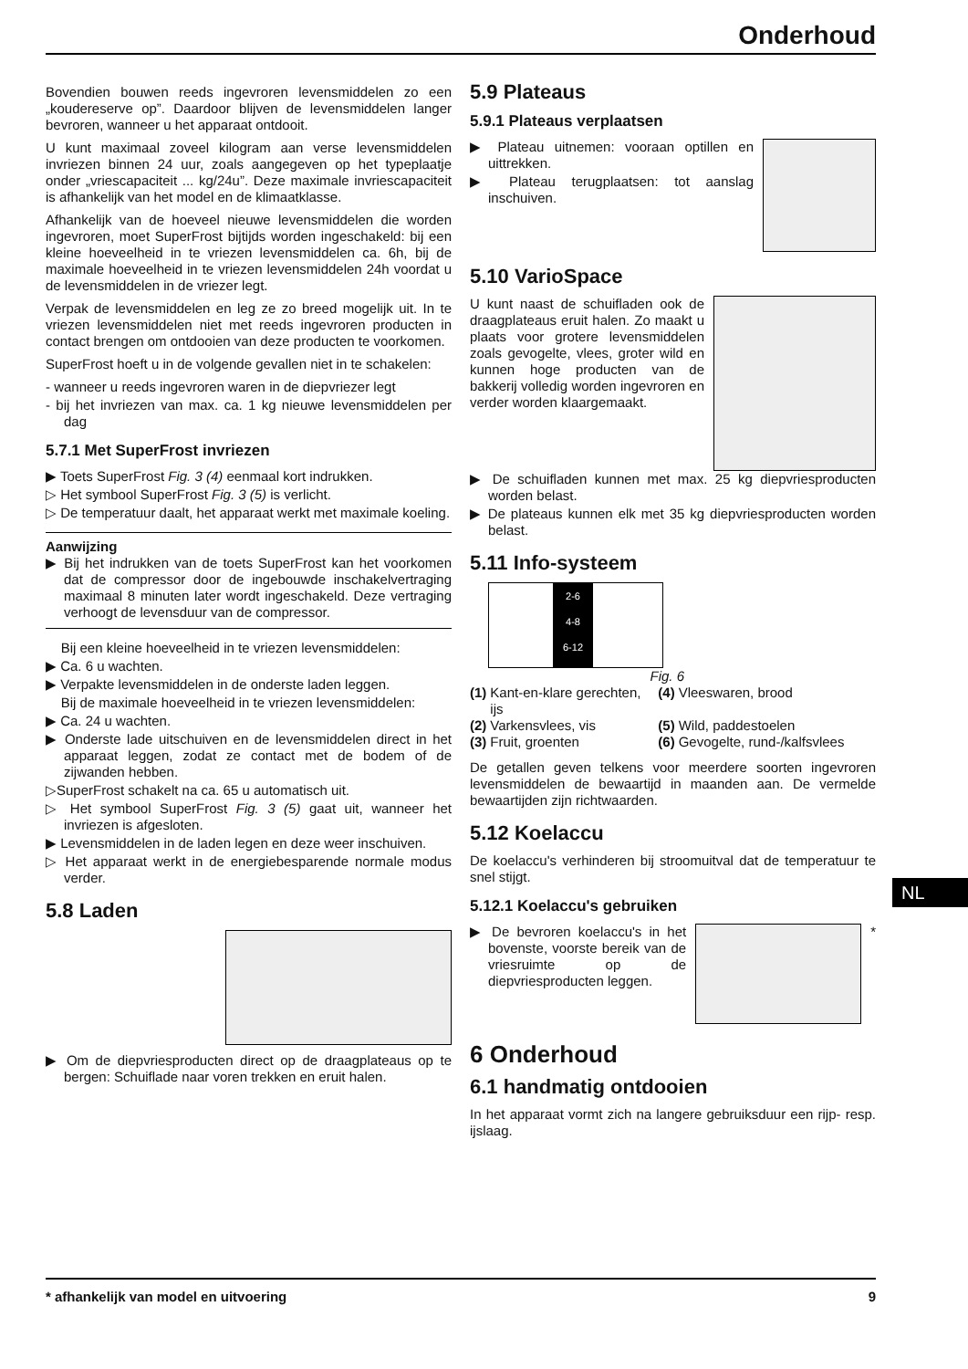Onderhoud
Bovendien bouwen reeds ingevroren levensmiddelen zo een „koudereserve op”. Daardoor blijven de levensmiddelen langer bevroren, wanneer u het apparaat ontdooit.
U kunt maximaal zoveel kilogram aan verse levensmiddelen invriezen binnen 24 uur, zoals aangegeven op het typeplaatje onder „vriescapaciteit ... kg/24u”. Deze maximale invriescapaciteit is afhankelijk van het model en de klimaatklasse.
Afhankelijk van de hoeveel nieuwe levensmiddelen die worden ingevroren, moet SuperFrost bijtijds worden ingeschakeld: bij een kleine hoeveelheid in te vriezen levensmiddelen ca. 6h, bij de maximale hoeveelheid in te vriezen levensmiddelen 24h voordat u de levensmiddelen in de vriezer legt.
Verpak de levensmiddelen en leg ze zo breed mogelijk uit. In te vriezen levensmiddelen niet met reeds ingevroren producten in contact brengen om ontdooien van deze producten te voorkomen.
SuperFrost hoeft u in de volgende gevallen niet in te schakelen:
- wanneer u reeds ingevroren waren in de diepvriezer legt
- bij het invriezen van max. ca. 1 kg nieuwe levensmiddelen per dag
5.7.1 Met SuperFrost invriezen
▶ Toets SuperFrost Fig. 3 (4) eenmaal kort indrukken.
▷ Het symbool SuperFrost Fig. 3 (5) is verlicht.
▷ De temperatuur daalt, het apparaat werkt met maximale koeling.
Aanwijzing
▶ Bij het indrukken van de toets SuperFrost kan het voorkomen dat de compressor door de ingebouwde inschakelvertraging maximaal 8 minuten later wordt ingeschakeld. Deze vertraging verhoogt de levensduur van de compressor.
Bij een kleine hoeveelheid in te vriezen levensmiddelen:
▶ Ca. 6 u wachten.
▶ Verpakte levensmiddelen in de onderste laden leggen.
Bij de maximale hoeveelheid in te vriezen levensmiddelen:
▶ Ca. 24 u wachten.
▶ Onderste lade uitschuiven en de levensmiddelen direct in het apparaat leggen, zodat ze contact met de bodem of de zijwanden hebben.
▷SuperFrost schakelt na ca. 65 u automatisch uit.
▷ Het symbool SuperFrost Fig. 3 (5) gaat uit, wanneer het invriezen is afgesloten.
▶ Levensmiddelen in de laden legen en deze weer inschuiven.
▷ Het apparaat werkt in de energiebesparende normale modus verder.
5.8 Laden
▶ Om de diepvriesproducten direct op de draagplateaus op te bergen: Schuiflade naar voren trekken en eruit halen.
5.9 Plateaus
5.9.1 Plateaus verplaatsen
▶ Plateau uitnemen: vooraan optillen en uittrekken.
▶ Plateau terugplaatsen: tot aanslag inschuiven.
5.10 VarioSpace
U kunt naast de schuifladen ook de draagplateaus eruit halen. Zo maakt u plaats voor grotere levensmiddelen zoals gevogelte, vlees, groter wild en kunnen hoge producten van de bakkerij volledig worden ingevroren en verder worden klaargemaakt.
▶ De schuifladen kunnen met max. 25 kg diepvriesproducten worden belast.
▶ De plateaus kunnen elk met 35 kg diepvriesproducten worden belast.
5.11 Info-systeem
2-6
4-8
6-12
Fig. 6
| (1) | Kant-en-klare gerechten, ijs | (4) | Vleeswaren, brood |
| (2) | Varkensvlees, vis | (5) | Wild, paddestoelen |
| (3) | Fruit, groenten | (6) | Gevogelte, rund-/kalfsvlees |
De getallen geven telkens voor meerdere soorten ingevroren levensmiddelen de bewaartijd in maanden aan. De vermelde bewaartijden zijn richtwaarden.
5.12 Koelaccu
De koelaccu's verhinderen bij stroomuitval dat de temperatuur te snel stijgt.
5.12.1 Koelaccu's gebruiken
▶ De bevroren koelaccu's in het bovenste, voorste bereik van de vriesruimte op de diepvriesproducten leggen.
*
6 Onderhoud
6.1 handmatig ontdooien
In het apparaat vormt zich na langere gebruiksduur een rijp- resp. ijslaag.
NL
* afhankelijk van model en uitvoering 9